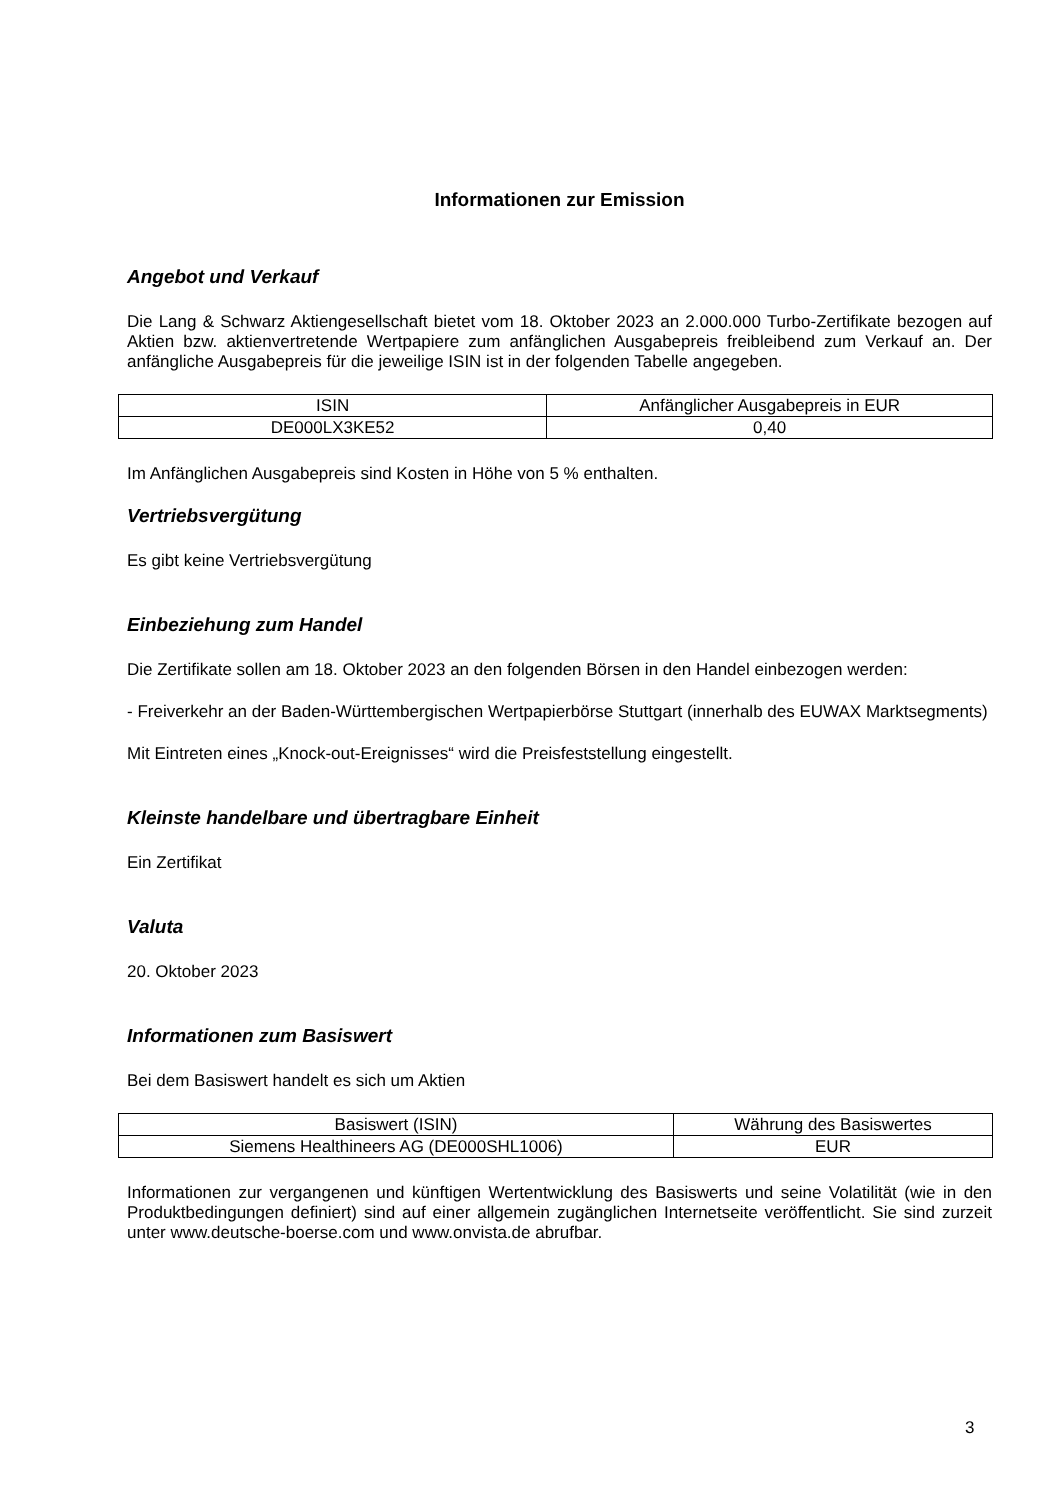Informationen zur Emission
Angebot und Verkauf
Die Lang & Schwarz Aktiengesellschaft bietet vom 18. Oktober 2023 an 2.000.000 Turbo-Zertifikate bezogen auf Aktien bzw. aktienvertretende Wertpapiere zum anfänglichen Ausgabepreis freibleibend zum Verkauf an. Der anfängliche Ausgabepreis für die jeweilige ISIN ist in der folgenden Tabelle angegeben.
| ISIN | Anfänglicher Ausgabepreis in EUR |
| DE000LX3KE52 | 0,40 |
Im Anfänglichen Ausgabepreis sind Kosten in Höhe von 5 % enthalten.
Vertriebsvergütung
Es gibt keine Vertriebsvergütung
Einbeziehung zum Handel
Die Zertifikate sollen am 18. Oktober 2023 an den folgenden Börsen in den Handel einbezogen werden:
- Freiverkehr an der Baden-Württembergischen Wertpapierbörse Stuttgart (innerhalb des EUWAX Marktsegments)
Mit Eintreten eines „Knock-out-Ereignisses“ wird die Preisfeststellung eingestellt.
Kleinste handelbare und übertragbare Einheit
Ein Zertifikat
Valuta
20. Oktober 2023
Informationen zum Basiswert
Bei dem Basiswert handelt es sich um Aktien
| Basiswert (ISIN) | Währung des Basiswertes |
| Siemens Healthineers AG (DE000SHL1006) | EUR |
Informationen zur vergangenen und künftigen Wertentwicklung des Basiswerts und seine Volatilität (wie in den Produktbedingungen definiert) sind auf einer allgemein zugänglichen Internetseite veröffentlicht. Sie sind zurzeit unter www.deutsche-boerse.com und www.onvista.de abrufbar.
3